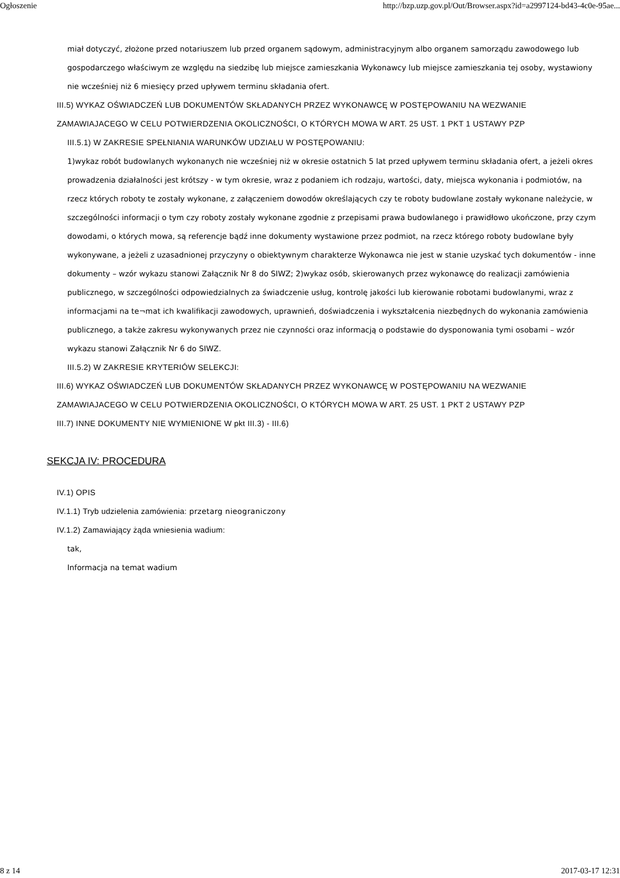Ogłoszenie http://bzp.uzp.gov.pl/Out/Browser.aspx?id=a2997124-bd43-4c0e-95ae...
miał dotyczyć, złożone przed notariuszem lub przed organem sądowym, administracyjnym albo organem samorządu zawodowego lub gospodarczego właściwym ze względu na siedzibę lub miejsce zamieszkania Wykonawcy lub miejsce zamieszkania tej osoby, wystawiony nie wcześniej niż 6 miesięcy przed upływem terminu składania ofert.
III.5) WYKAZ OŚWIADCZEŃ LUB DOKUMENTÓW SKŁADANYCH PRZEZ WYKONAWCĘ W POSTĘPOWANIU NA WEZWANIE ZAMAWIAJACEGO W CELU POTWIERDZENIA OKOLICZNOŚCI, O KTÓRYCH MOWA W ART. 25 UST. 1 PKT 1 USTAWY PZP
III.5.1) W ZAKRESIE SPEŁNIANIA WARUNKÓW UDZIAŁU W POSTĘPOWANIU:
1)wykaz robót budowlanych wykonanych nie wcześniej niż w okresie ostatnich 5 lat przed upływem terminu składania ofert, a jeżeli okres prowadzenia działalności jest krótszy - w tym okresie, wraz z podaniem ich rodzaju, wartości, daty, miejsca wykonania i podmiotów, na rzecz których roboty te zostały wykonane, z załączeniem dowodów określających czy te roboty budowlane zostały wykonane należycie, w szczególności informacji o tym czy roboty zostały wykonane zgodnie z przepisami prawa budowlanego i prawidłowo ukończone, przy czym dowodami, o których mowa, są referencje bądź inne dokumenty wystawione przez podmiot, na rzecz którego roboty budowlane były wykonywane, a jeżeli z uzasadnionej przyczyny o obiektywnym charakterze Wykonawca nie jest w stanie uzyskać tych dokumentów - inne dokumenty – wzór wykazu stanowi Załącznik Nr 8 do SIWZ; 2)wykaz osób, skierowanych przez wykonawcę do realizacji zamówienia publicznego, w szczególności odpowiedzialnych za świadczenie usług, kontrolę jakości lub kierowanie robotami budowlanymi, wraz z informacjami na te¬mat ich kwalifikacji zawodowych, uprawnień, doświadczenia i wykształcenia niezbędnych do wykonania zamówienia publicznego, a także zakresu wykonywanych przez nie czynności oraz informacją o podstawie do dysponowania tymi osobami – wzór wykazu stanowi Załącznik Nr 6 do SIWZ.
III.5.2) W ZAKRESIE KRYTERIÓW SELEKCJI:
III.6) WYKAZ OŚWIADCZEŃ LUB DOKUMENTÓW SKŁADANYCH PRZEZ WYKONAWCĘ W POSTĘPOWANIU NA WEZWANIE ZAMAWIAJACEGO W CELU POTWIERDZENIA OKOLICZNOŚCI, O KTÓRYCH MOWA W ART. 25 UST. 1 PKT 2 USTAWY PZP
III.7) INNE DOKUMENTY NIE WYMIENIONE W pkt III.3) - III.6)
SEKCJA IV: PROCEDURA
IV.1) OPIS
IV.1.1) Tryb udzielenia zamówienia: przetarg nieograniczony
IV.1.2) Zamawiający żąda wniesienia wadium:
tak,
Informacja na temat wadium
8 z 14 2017-03-17 12:31